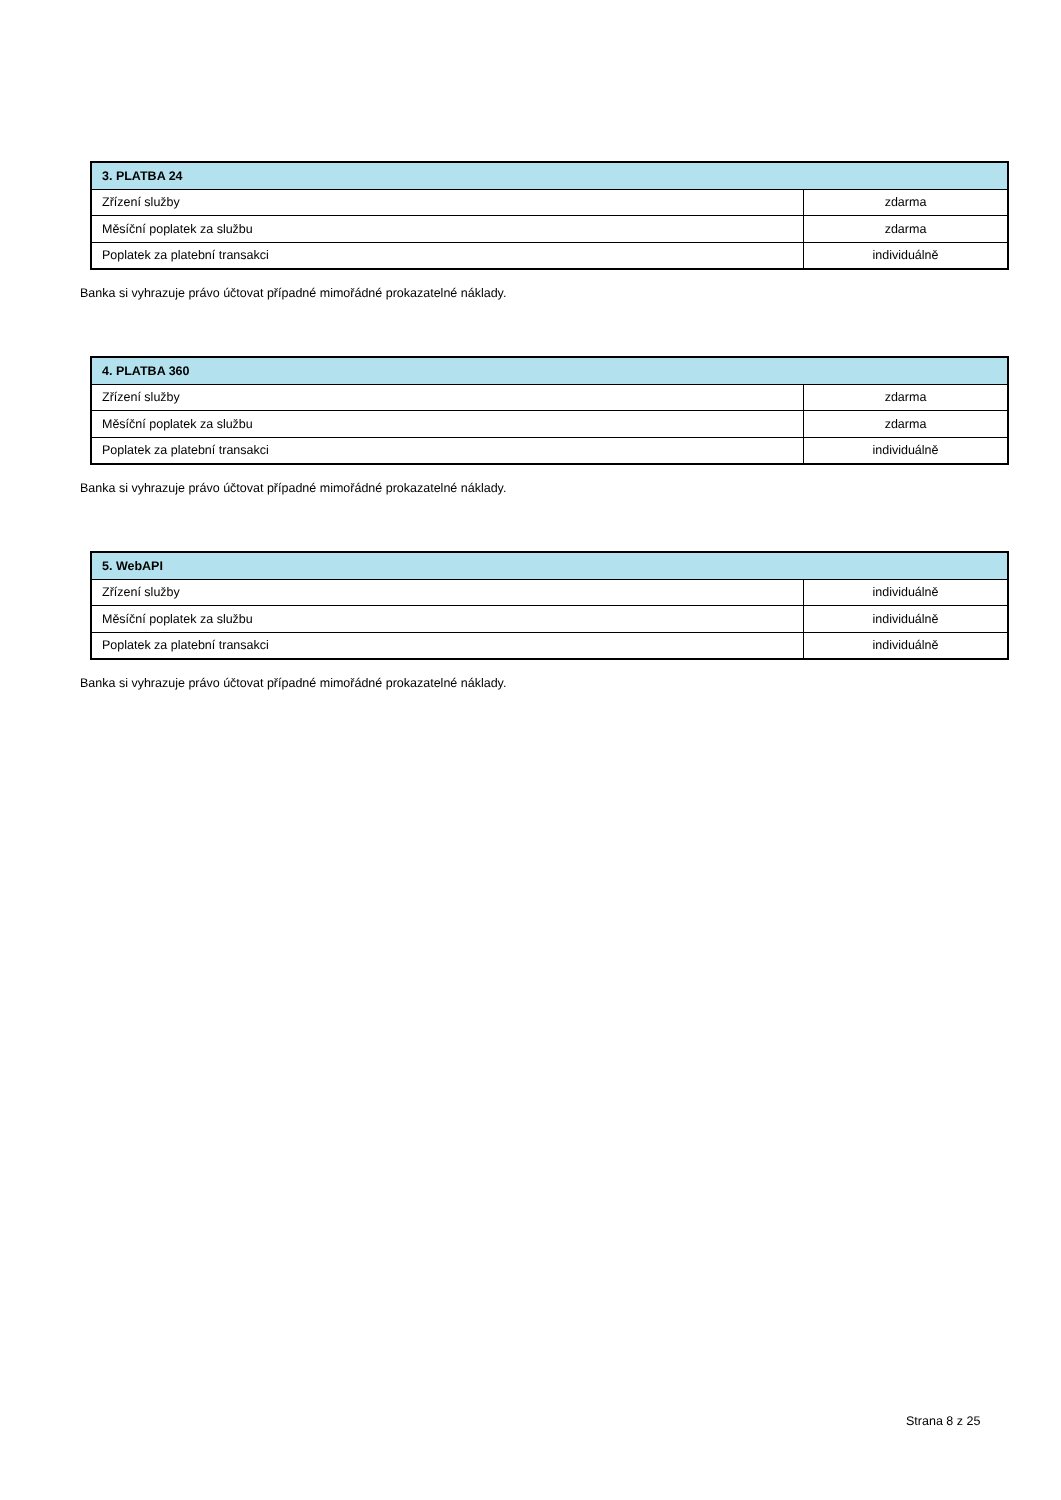| 3. PLATBA 24 | |
| --- | --- |
| Zřízení služby | zdarma |
| Měsíční poplatek za službu | zdarma |
| Poplatek za platební transakci | individuálně |
Banka si vyhrazuje právo účtovat případné mimořádné prokazatelné náklady.
| 4. PLATBA 360 | |
| --- | --- |
| Zřízení služby | zdarma |
| Měsíční poplatek za službu | zdarma |
| Poplatek za platební transakci | individuálně |
Banka si vyhrazuje právo účtovat případné mimořádné prokazatelné náklady.
| 5. WebAPI | |
| --- | --- |
| Zřízení služby | individuálně |
| Měsíční poplatek za službu | individuálně |
| Poplatek za platební transakci | individuálně |
Banka si vyhrazuje právo účtovat případné mimořádné prokazatelné náklady.
Strana 8 z 25